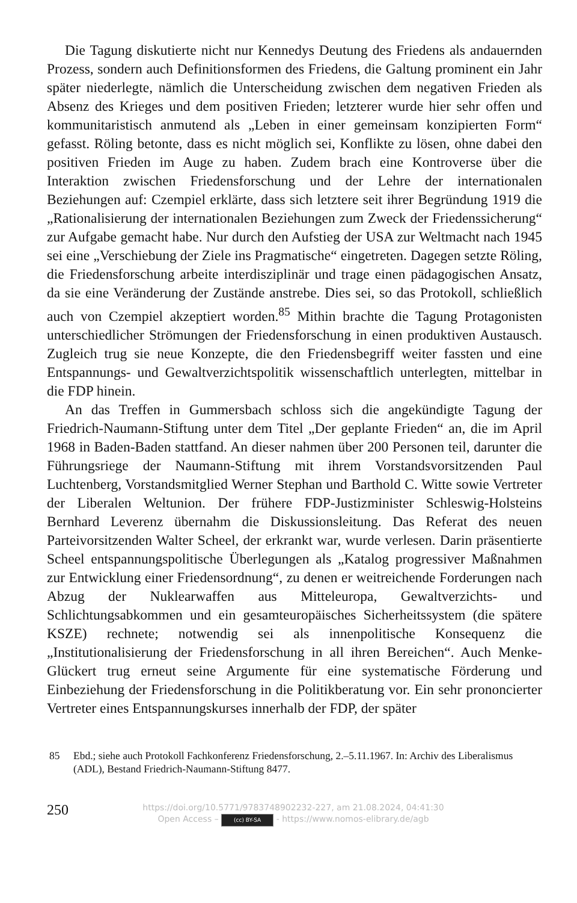Die Tagung diskutierte nicht nur Kennedys Deutung des Friedens als andauernden Prozess, sondern auch Definitionsformen des Friedens, die Galtung prominent ein Jahr später niederlegte, nämlich die Unterscheidung zwischen dem negativen Frieden als Absenz des Krieges und dem positiven Frieden; letzterer wurde hier sehr offen und kommunitaristisch anmutend als „Leben in einer gemeinsam konzipierten Form“ gefasst. Röling betonte, dass es nicht möglich sei, Konflikte zu lösen, ohne dabei den positiven Frieden im Auge zu haben. Zudem brach eine Kontroverse über die Interaktion zwischen Friedensforschung und der Lehre der internationalen Beziehungen auf: Czempiel erklärte, dass sich letztere seit ihrer Begründung 1919 die „Rationalisierung der internationalen Beziehungen zum Zweck der Friedenssicherung“ zur Aufgabe gemacht habe. Nur durch den Aufstieg der USA zur Weltmacht nach 1945 sei eine „Verschiebung der Ziele ins Pragmatische“ eingetreten. Dagegen setzte Röling, die Friedensforschung arbeite interdisziplinär und trage einen pädagogischen Ansatz, da sie eine Veränderung der Zustände anstrebe. Dies sei, so das Protokoll, schließlich auch von Czempiel akzeptiert worden.<sup>85</sup> Mithin brachte die Tagung Protagonisten unterschiedlicher Strömungen der Friedensforschung in einen produktiven Austausch. Zugleich trug sie neue Konzepte, die den Friedensbegriff weiter fassten und eine Entspannungs- und Gewaltverzichtspolitik wissenschaftlich unterlegten, mittelbar in die FDP hinein.
An das Treffen in Gummersbach schloss sich die angekündigte Tagung der Friedrich-Naumann-Stiftung unter dem Titel „Der geplante Frieden“ an, die im April 1968 in Baden-Baden stattfand. An dieser nahmen über 200 Personen teil, darunter die Führungsriege der Naumann-Stiftung mit ihrem Vorstandsvorsitzenden Paul Luchtenberg, Vorstandsmitglied Werner Stephan und Barthold C. Witte sowie Vertreter der Liberalen Weltunion. Der frühere FDP-Justizminister Schleswig-Holsteins Bernhard Leverenz übernahm die Diskussionsleitung. Das Referat des neuen Parteivorsitzenden Walter Scheel, der erkrankt war, wurde verlesen. Darin präsentierte Scheel entspannungspolitische Überlegungen als „Katalog progressiver Maßnahmen zur Entwicklung einer Friedensordnung“, zu denen er weitreichende Forderungen nach Abzug der Nuklearwaffen aus Mitteleuropa, Gewaltverzichts- und Schlichtungsabkommen und ein gesamteuropäisches Sicherheitssystem (die spätere KSZE) rechnete; notwendig sei als innenpolitische Konsequenz die „Institutionalisierung der Friedensforschung in all ihren Bereichen“. Auch Menke-Glückert trug erneut seine Argumente für eine systematische Förderung und Einbeziehung der Friedensforschung in die Politikberatung vor. Ein sehr prononcierter Vertreter eines Entspannungskurses innerhalb der FDP, der später
85 Ebd.; siehe auch Protokoll Fachkonferenz Friedensforschung, 2.–5.11.1967. In: Archiv des Liberalismus (ADL), Bestand Friedrich-Naumann-Stiftung 8477.
250
https://doi.org/10.5771/9783748902232-227, am 21.08.2024, 04:41:30
Open Access – (cc) BY-SA - https://www.nomos-elibrary.de/agb